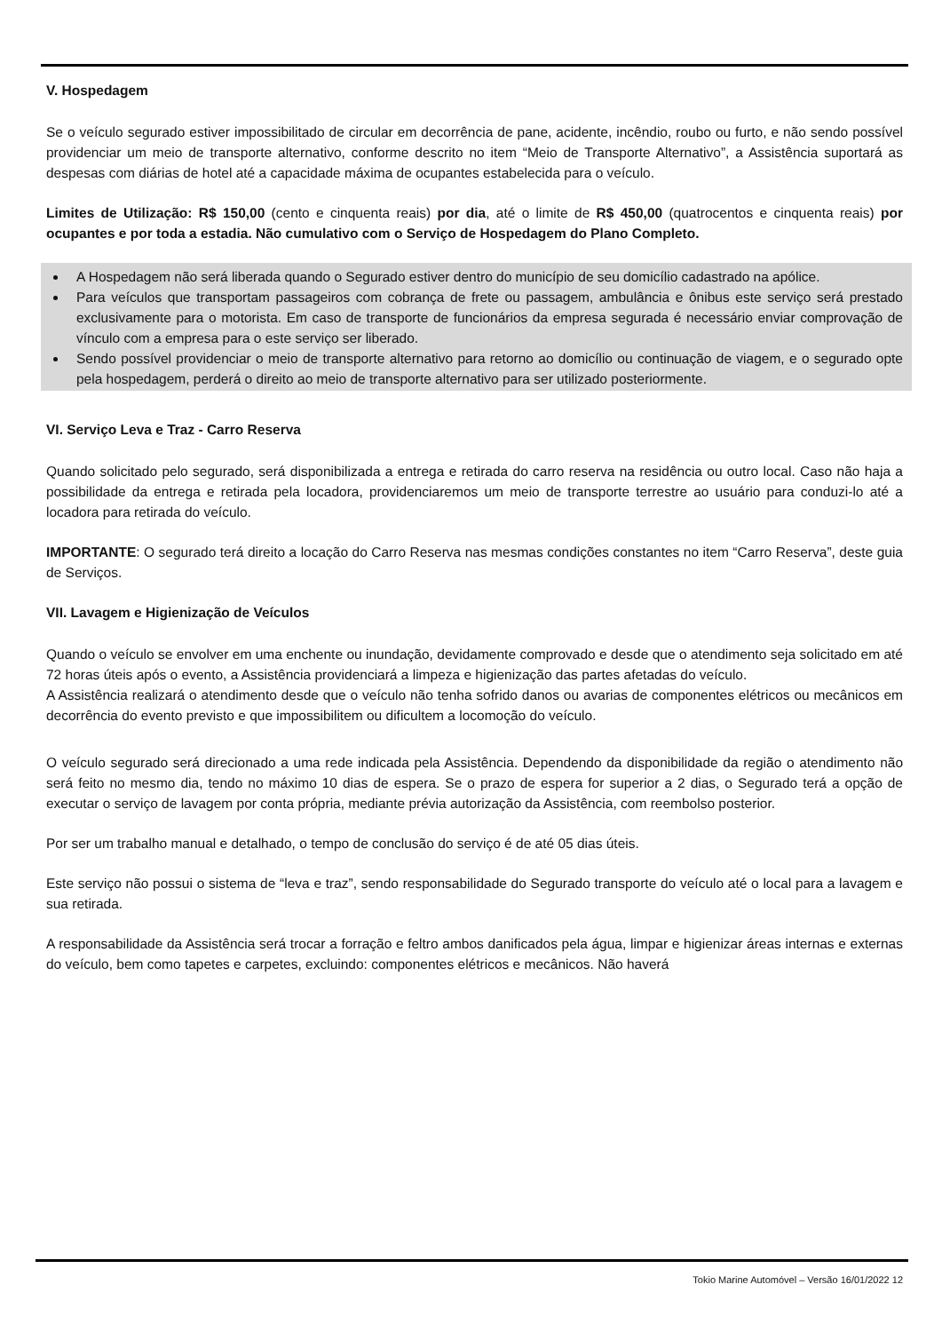V. Hospedagem
Se o veículo segurado estiver impossibilitado de circular em decorrência de pane, acidente, incêndio, roubo ou furto, e não sendo possível providenciar um meio de transporte alternativo, conforme descrito no item “Meio de Transporte Alternativo”, a Assistência suportará as despesas com diárias de hotel até a capacidade máxima de ocupantes estabelecida para o veículo.
Limites de Utilização: R$ 150,00 (cento e cinquenta reais) por dia, até o limite de R$ 450,00 (quatrocentos e cinquenta reais) por ocupantes e por toda a estadia. Não cumulativo com o Serviço de Hospedagem do Plano Completo.
A Hospedagem não será liberada quando o Segurado estiver dentro do município de seu domicílio cadastrado na apólice.
Para veículos que transportam passageiros com cobrança de frete ou passagem, ambulância e ônibus este serviço será prestado exclusivamente para o motorista. Em caso de transporte de funcionários da empresa segurada é necessário enviar comprovação de vínculo com a empresa para o este serviço ser liberado.
Sendo possível providenciar o meio de transporte alternativo para retorno ao domicílio ou continuação de viagem, e o segurado opte pela hospedagem, perderá o direito ao meio de transporte alternativo para ser utilizado posteriormente.
VI. Serviço Leva e Traz - Carro Reserva
Quando solicitado pelo segurado, será disponibilizada a entrega e retirada do carro reserva na residência ou outro local. Caso não haja a possibilidade da entrega e retirada pela locadora, providenciaremos um meio de transporte terrestre ao usuário para conduzi-lo até a locadora para retirada do veículo.
IMPORTANTE: O segurado terá direito a locação do Carro Reserva nas mesmas condições constantes no item “Carro Reserva”, deste guia de Serviços.
VII. Lavagem e Higienização de Veículos
Quando o veículo se envolver em uma enchente ou inundação, devidamente comprovado e desde que o atendimento seja solicitado em até 72 horas úteis após o evento, a Assistência providenciará a limpeza e higienização das partes afetadas do veículo.
A Assistência realizará o atendimento desde que o veículo não tenha sofrido danos ou avarias de componentes elétricos ou mecânicos em decorrência do evento previsto e que impossibilitem ou dificultem a locomoção do veículo.
O veículo segurado será direcionado a uma rede indicada pela Assistência. Dependendo da disponibilidade da região o atendimento não será feito no mesmo dia, tendo no máximo 10 dias de espera. Se o prazo de espera for superior a 2 dias, o Segurado terá a opção de executar o serviço de lavagem por conta própria, mediante prévia autorização da Assistência, com reembolso posterior.
Por ser um trabalho manual e detalhado, o tempo de conclusão do serviço é de até 05 dias úteis.
Este serviço não possui o sistema de “leva e traz”, sendo responsabilidade do Segurado transporte do veículo até o local para a lavagem e sua retirada.
A responsabilidade da Assistência será trocar a forração e feltro ambos danificados pela água, limpar e higienizar áreas internas e externas do veículo, bem como tapetes e carpetes, excluindo: componentes elétricos e mecânicos. Não haverá
Tokio Marine Automóvel – Versão 16/01/2022 12